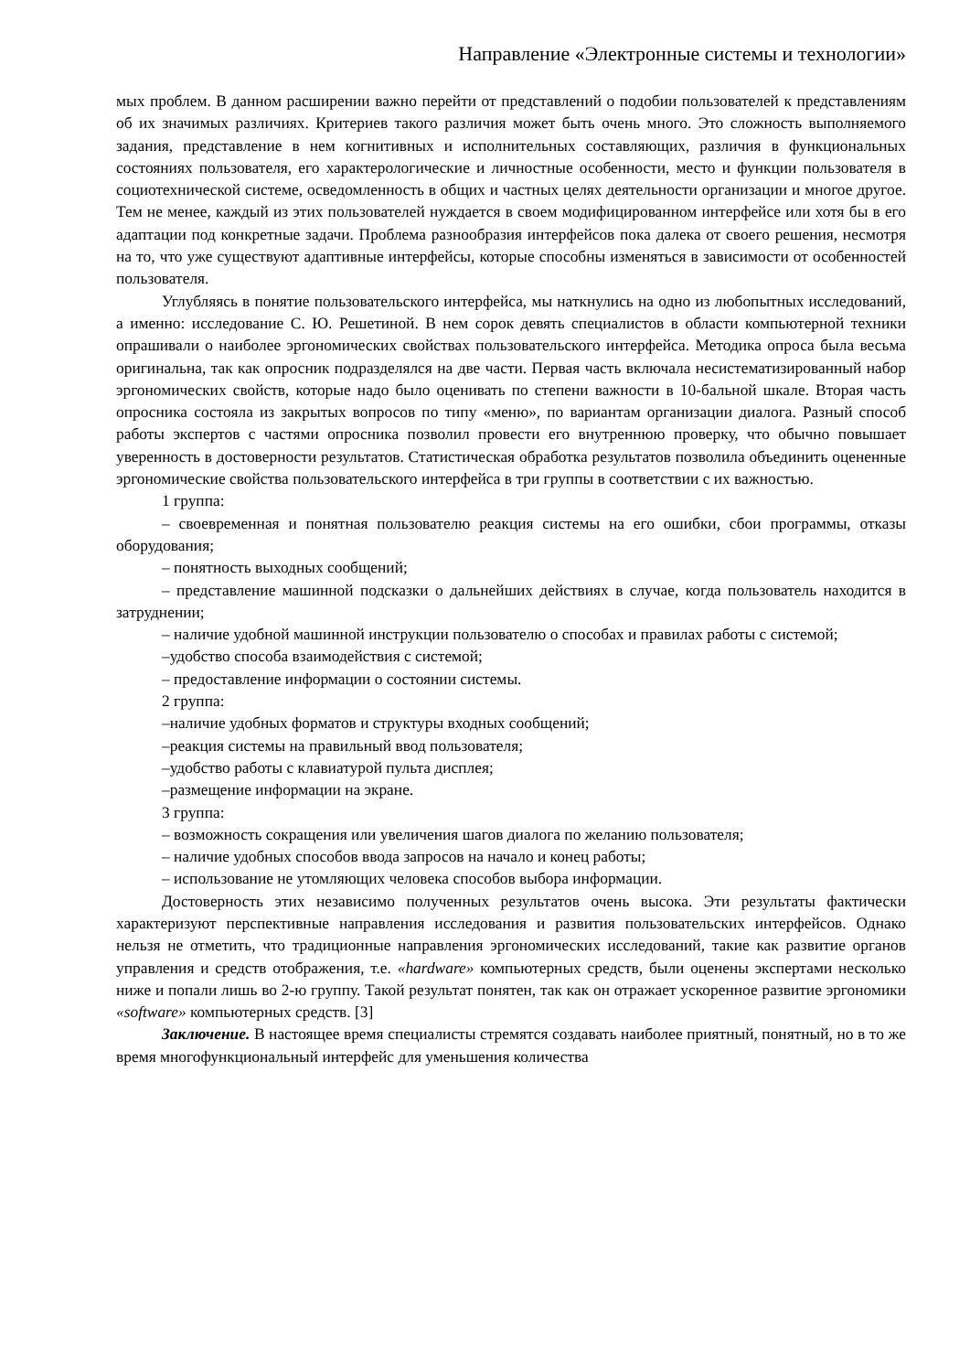Направление «Электронные системы и технологии»
мых проблем. В данном расширении важно перейти от представлений о подобии пользователей к представлениям об их значимых различиях. Критериев такого различия может быть очень много. Это сложность выполняемого задания, представление в нем когнитивных и исполнительных составляющих, различия в функциональных состояниях пользователя, его характерологические и личностные особенности, место и функции пользователя в социотехнической системе, осведомленность в общих и частных целях деятельности организации и многое другое. Тем не менее, каждый из этих пользователей нуждается в своем модифицированном интерфейсе или хотя бы в его адаптации под конкретные задачи. Проблема разнообразия интерфейсов пока далека от своего решения, несмотря на то, что уже существуют адаптивные интерфейсы, которые способны изменяться в зависимости от особенностей пользователя.
Углубляясь в понятие пользовательского интерфейса, мы наткнулись на одно из любопытных исследований, а именно: исследование С. Ю. Решетиной. В нем сорок девять специалистов в области компьютерной техники опрашивали о наиболее эргономических свойствах пользовательского интерфейса. Методика опроса была весьма оригинальна, так как опросник подразделялся на две части. Первая часть включала несистематизированный набор эргономических свойств, которые надо было оценивать по степени важности в 10-бальной шкале. Вторая часть опросника состояла из закрытых вопросов по типу «меню», по вариантам организации диалога. Разный способ работы экспертов с частями опросника позволил провести его внутреннюю проверку, что обычно повышает уверенность в достоверности результатов. Статистическая обработка результатов позволила объединить оцененные эргономические свойства пользовательского интерфейса в три группы в соответствии с их важностью.
1 группа:
– своевременная и понятная пользователю реакция системы на его ошибки, сбои программы, отказы оборудования;
– понятность выходных сообщений;
– представление машинной подсказки о дальнейших действиях в случае, когда пользователь находится в затруднении;
– наличие удобной машинной инструкции пользователю о способах и правилах работы с системой;
–удобство способа взаимодействия с системой;
– предоставление информации о состоянии системы.
2 группа:
–наличие удобных форматов и структуры входных сообщений;
–реакция системы на правильный ввод пользователя;
–удобство работы с клавиатурой пульта дисплея;
–размещение информации на экране.
3 группа:
– возможность сокращения или увеличения шагов диалога по желанию пользователя;
– наличие удобных способов ввода запросов на начало и конец работы;
– использование не утомляющих человека способов выбора информации.
Достоверность этих независимо полученных результатов очень высока. Эти результаты фактически характеризуют перспективные направления исследования и развития пользовательских интерфейсов. Однако нельзя не отметить, что традиционные направления эргономических исследований, такие как развитие органов управления и средств отображения, т.е. «hardware» компьютерных средств, были оценены экспертами несколько ниже и попали лишь во 2-ю группу. Такой результат понятен, так как он отражает ускоренное развитие эргономики «software» компьютерных средств. [3]
Заключение. В настоящее время специалисты стремятся создавать наиболее приятный, понятный, но в то же время многофункциональный интерфейс для уменьшения количества